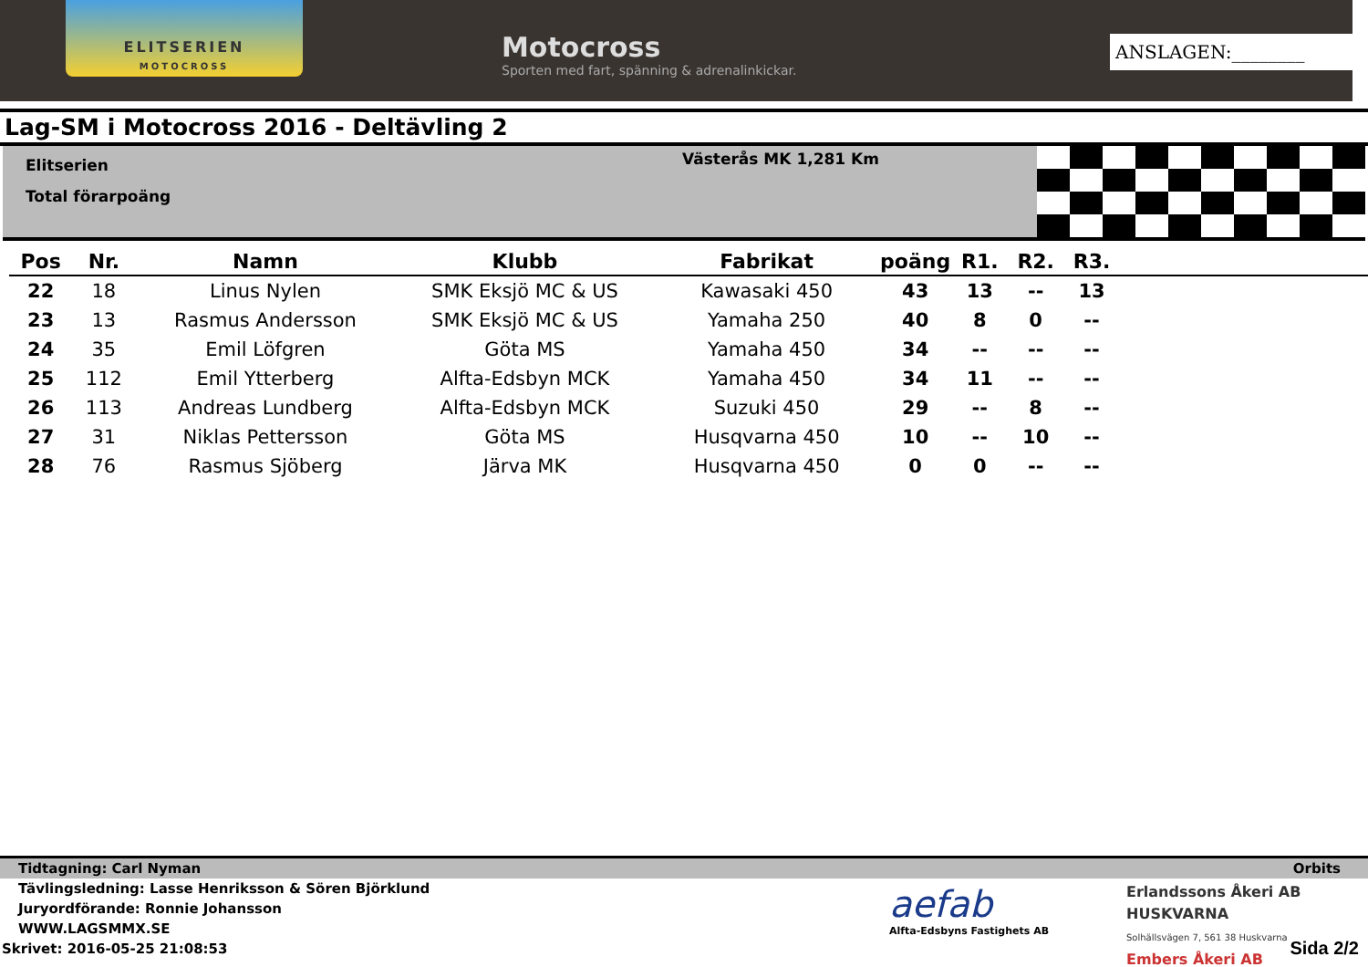ELITSERIEN
MOTOCROSS
Motocross
Sporten med fart, spänning & adrenalinkickar.
ANSLAGEN:________
Lag-SM i Motocross 2016 - Deltävling 2
Elitserien
Total förarpoäng
Västerås MK 1,281 Km
| Pos | Nr. | Namn | Klubb | Fabrikat | poäng | R1. | R2. | R3. | |
| --- | --- | --- | --- | --- | --- | --- | --- | --- | --- |
| 22 | 18 | Linus Nylen | SMK Eksjö MC & US | Kawasaki 450 | 43 | 13 | -- | 13 | |
| 23 | 13 | Rasmus Andersson | SMK Eksjö MC & US | Yamaha 250 | 40 | 8 | 0 | -- | |
| 24 | 35 | Emil Löfgren | Göta MS | Yamaha 450 | 34 | -- | -- | -- | |
| 25 | 112 | Emil Ytterberg | Alfta-Edsbyn MCK | Yamaha 450 | 34 | 11 | -- | -- | |
| 26 | 113 | Andreas Lundberg | Alfta-Edsbyn MCK | Suzuki 450 | 29 | -- | 8 | -- | |
| 27 | 31 | Niklas Pettersson | Göta MS | Husqvarna 450 | 10 | -- | 10 | -- | |
| 28 | 76 | Rasmus Sjöberg | Järva MK | Husqvarna 450 | 0 | 0 | -- | -- | |
aefab
Alfta-Edsbyns Fastighets AB
Tidtagning: Carl Nyman Orbits
Tävlingsledning: Lasse Henriksson & Sören Björklund
Juryordförande: Ronnie Johansson
WWW.LAGSMMX.SE
Skrivet: 2016-05-25 21:08:53
Erlandssons Åkeri AB HUSKVARNA
Solhällsvägen 7, 561 38 Huskvarna
Embers Åkeri AB
Sida 2/2